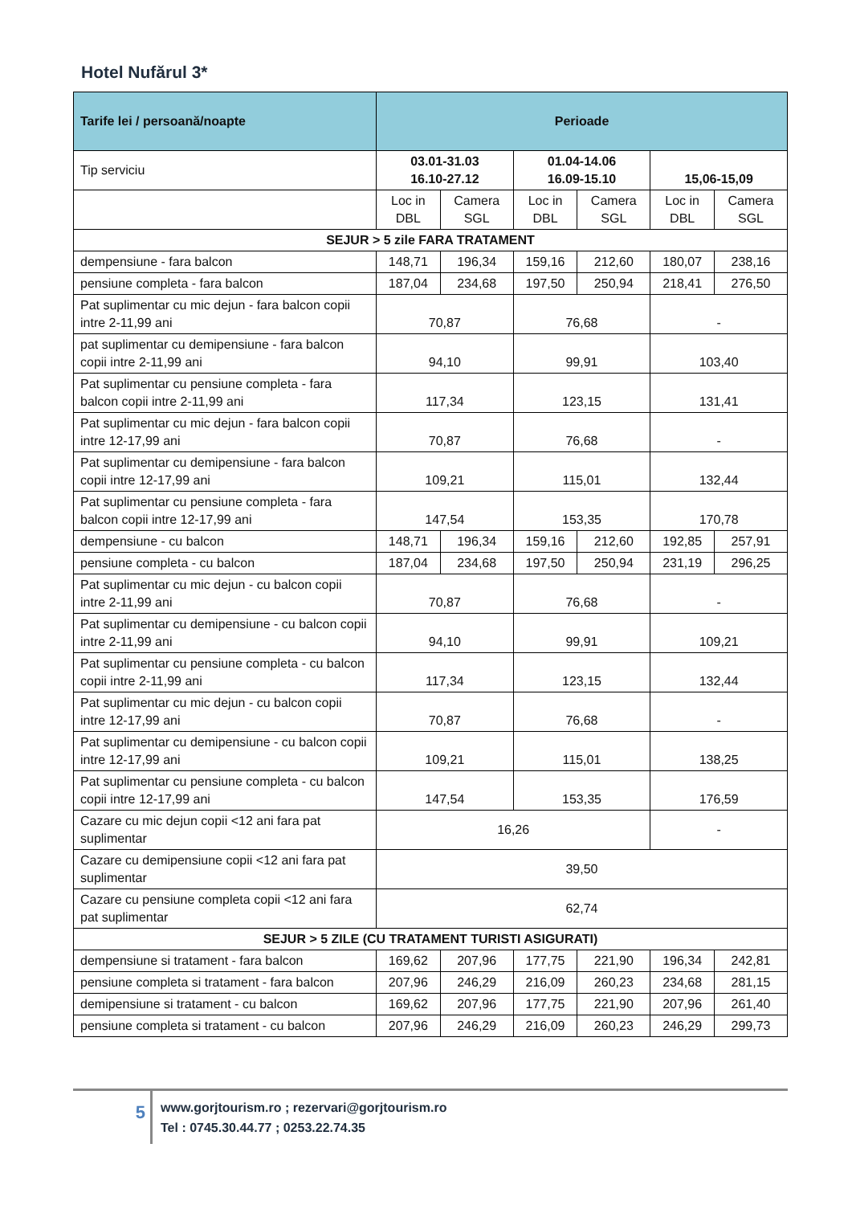Hotel Nufărul 3*
| Tarife lei / persoană/noapte | Perioade | | | | | |
| Tip serviciu | 03.01-31.03 16.10-27.12 | | 01.04-14.06 16.09-15.10 | | 15,06-15,09 | |
| | Loc in DBL | Camera SGL | Loc in DBL | Camera SGL | Loc in DBL | Camera SGL |
| SEJUR > 5 zile FARA TRATAMENT | | | | | | |
| dempensiune - fara balcon | 148,71 | 196,34 | 159,16 | 212,60 | 180,07 | 238,16 |
| pensiune completa - fara balcon | 187,04 | 234,68 | 197,50 | 250,94 | 218,41 | 276,50 |
| Pat suplimentar cu mic dejun - fara balcon copii intre 2-11,99 ani | 70,87 | | 76,68 | | - | |
| pat suplimentar cu demipensiune - fara balcon copii intre 2-11,99 ani | 94,10 | | 99,91 | | 103,40 | |
| Pat suplimentar cu pensiune completa - fara balcon copii intre 2-11,99 ani | 117,34 | | 123,15 | | 131,41 | |
| Pat suplimentar cu mic dejun - fara balcon copii intre 12-17,99 ani | 70,87 | | 76,68 | | - | |
| Pat suplimentar cu demipensiune - fara balcon copii intre 12-17,99 ani | 109,21 | | 115,01 | | 132,44 | |
| Pat suplimentar cu pensiune completa - fara balcon copii intre 12-17,99 ani | 147,54 | | 153,35 | | 170,78 | |
| dempensiune - cu balcon | 148,71 | 196,34 | 159,16 | 212,60 | 192,85 | 257,91 |
| pensiune completa - cu balcon | 187,04 | 234,68 | 197,50 | 250,94 | 231,19 | 296,25 |
| Pat suplimentar cu mic dejun - cu balcon copii intre 2-11,99 ani | 70,87 | | 76,68 | | - | |
| Pat suplimentar cu demipensiune - cu balcon copii intre 2-11,99 ani | 94,10 | | 99,91 | | 109,21 | |
| Pat suplimentar cu pensiune completa - cu balcon copii intre 2-11,99 ani | 117,34 | | 123,15 | | 132,44 | |
| Pat suplimentar cu mic dejun - cu balcon copii intre 12-17,99 ani | 70,87 | | 76,68 | | - | |
| Pat suplimentar cu demipensiune - cu balcon copii intre 12-17,99 ani | 109,21 | | 115,01 | | 138,25 | |
| Pat suplimentar cu pensiune completa - cu balcon copii intre 12-17,99 ani | 147,54 | | 153,35 | | 176,59 | |
| Cazare cu mic dejun copii <12 ani fara pat suplimentar | 16,26 | | | | - | |
| Cazare cu demipensiune copii <12 ani fara pat suplimentar | 39,50 | | | | | |
| Cazare cu pensiune completa copii <12 ani fara pat suplimentar | 62,74 | | | | | |
| SEJUR > 5 ZILE (CU TRATAMENT TURISTI ASIGURATI) | | | | | | |
| dempensiune si tratament - fara balcon | 169,62 | 207,96 | 177,75 | 221,90 | 196,34 | 242,81 |
| pensiune completa si tratament - fara balcon | 207,96 | 246,29 | 216,09 | 260,23 | 234,68 | 281,15 |
| demipensiune si tratament - cu balcon | 169,62 | 207,96 | 177,75 | 221,90 | 207,96 | 261,40 |
| pensiune completa si tratament - cu balcon | 207,96 | 246,29 | 216,09 | 260,23 | 246,29 | 299,73 |
5
www.gorjtourism.ro ; rezervari@gorjtourism.ro
Tel : 0745.30.44.77 ; 0253.22.74.35